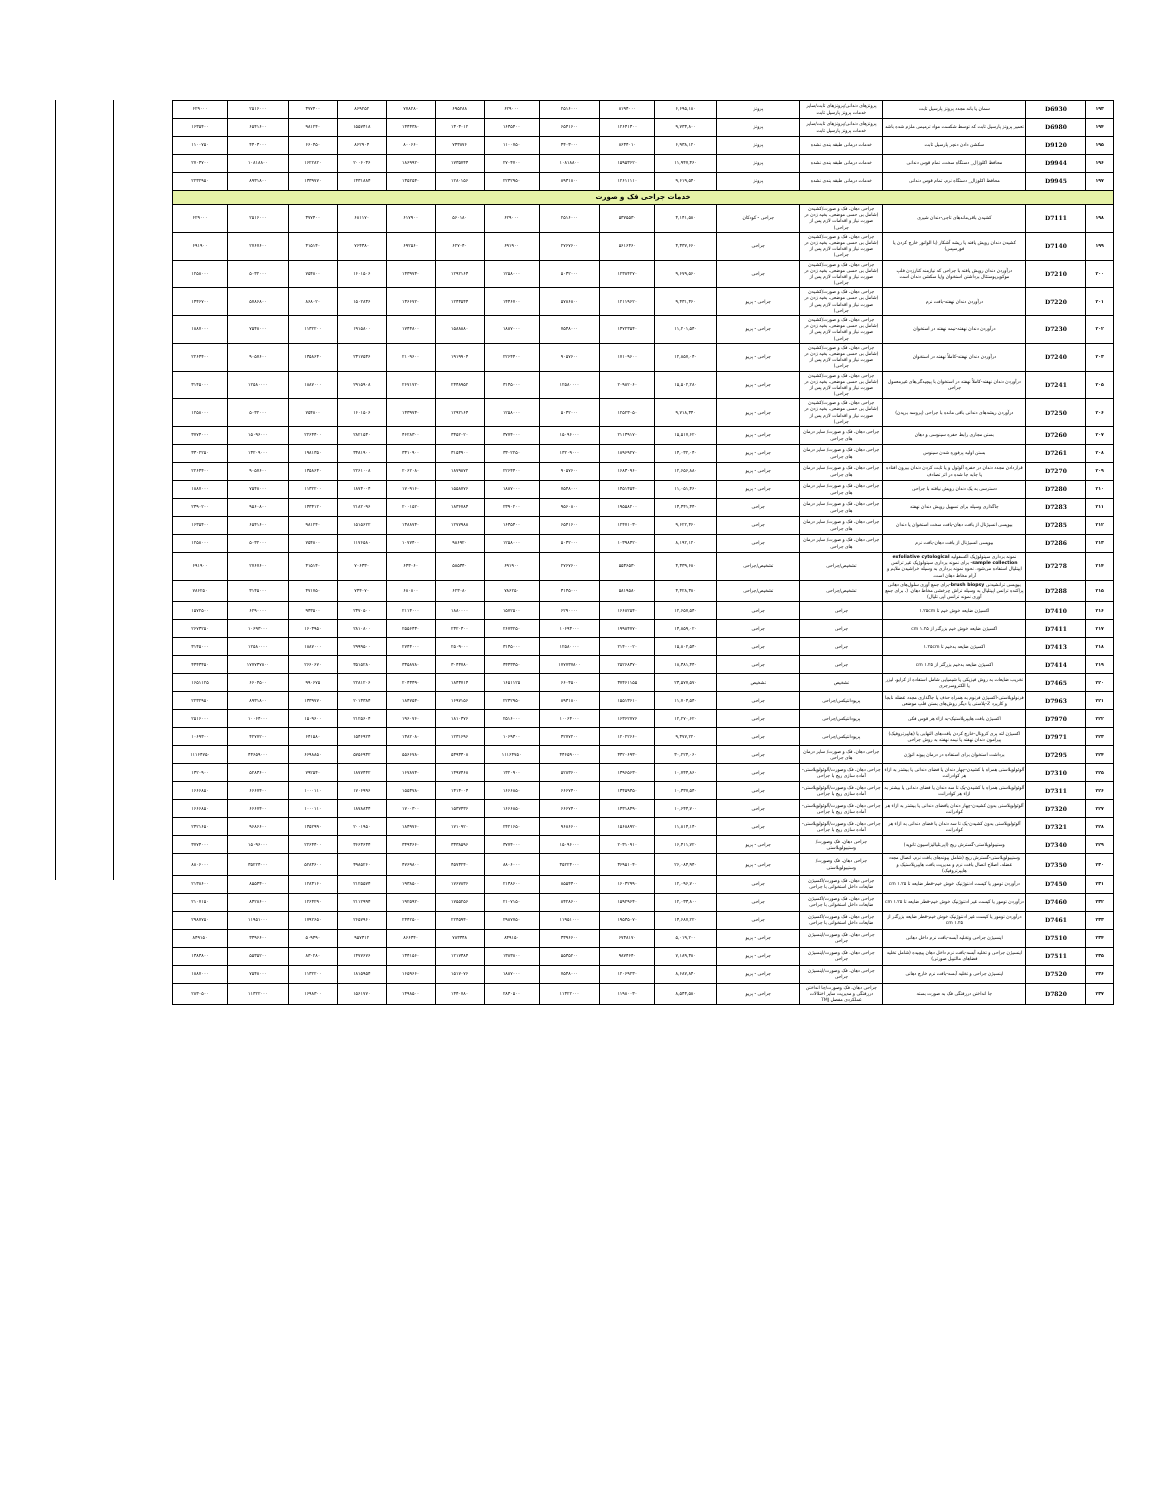| ۱۹۳ | D6930 | سمان یا باند مجدد پروتز پارسیل ثابت | پروتزهای دندانی/پروتزهای ثابت/سایر خدمات پروتز پارسیل ثابت | پروتز | ۶,۶۹۵,۱۸۰ | ۸۱۹۴۰۰۰ | ۲۵۱۶۰۰۰ | ۶۲۹۰۰۰ | ۶۹۵۲۸۸ | ۷۷۸۲۸۰ | ۸۶۹۲۵۲ | ۳۷۷۴۰۰ | ۲۵۱۶۰۰۰ | ۶۲۹۰۰۰ |
| ۱۹۴ | D6980 | تعمیر پروتز پارسیل ثابت که توسط شکست مواد ترمیمی ملزم شده باشد | پروتزهای دندانی/پروتزهای ثابت/سایر خدمات پروتز پارسیل ثابت | پروتز | ۹,۷۳۳,۸۰۰ | ۱۲۶۴۱۳۰۰ | ۶۵۴۱۶۰۰ | ۱۶۳۵۴۰۰ | ۱۳۰۳۰۱۲ | ۱۴۴۴۳۸۰ | ۱۵۵۷۴۱۸ | ۹۸۱۲۴۰ | ۶۵۴۱۶۰۰ | ۱۶۳۵۴۰۰ |
| ۱۹۵ | D9120 | سکشن دادن دنچر پارسیل ثابت | خدمات درمانی طبقه بندی نشده | پروتز | ۶,۹۳۸,۱۲۰ | ۸۶۳۴۰۱۰ | ۴۴۰۳۰۰۰ | ۱۱۰۰۷۵۰ | ۷۴۳۸۷۶ | ۸۰۰۶۶۰ | ۸۶۲۹۰۴ | ۶۶۰۴۵۰ | ۴۴۰۳۰۰۰ | ۱۱۰۰۷۵۰ |
| ۱۹۶ | D9944 | محافظ اکلوزال_ دستگاه سخت، تمام قوس دندانی | خدمات درمانی طبقه بندی نشده | پروتز | ۱۱,۹۴۷,۴۶۰ | ۱۵۹۵۳۶۲۰ | ۱۰۸۱۸۸۰۰ | ۲۷۰۴۷۰۰ | ۱۷۳۵۷۴۴ | ۱۸۶۹۹۲۰ | ۲۰۰۶۰۳۶ | ۱۶۲۲۸۲۰ | ۱۰۸۱۸۸۰۰ | ۲۷۰۴۷۰۰ |
| ۱۹۷ | D9945 | محافظ اکلوزال_ دستگاه نرم، تمام قوس دندانی | خدمات درمانی طبقه بندی نشده | پروتز | ۹,۶۱۹,۵۴۰ | ۱۲۶۱۱۱۱۰ | ۸۹۳۱۸۰۰ | ۲۲۳۲۹۵۰ | ۱۲۸۰۱۵۶ | ۱۳۵۲۵۴۰ | ۱۴۳۱۸۸۴ | ۱۳۳۹۷۷۰ | ۸۹۳۱۸۰۰ | ۲۲۳۲۹۵۰ |
| خدمات جراحی فک و صورت | | | | | | | | | | | | | | |
| ۱۹۸ | D7111 | کشیدن باقی‌ماندهای تاجی-دندان شیری | جراحی دهان، فک و صورت/کشیدن (شامل بی حسی موضعی، بخیه زدن در صورت نیاز و اقدامات لازم پس از جراحی) | جراحی - کودکان | ۴,۱۴۱,۵۸۰ | ۵۳۷۵۵۳۰ | ۲۵۱۶۰۰۰ | ۶۲۹۰۰۰ | ۵۶۰۱۸۰ | ۶۱۷۹۰۰ | ۶۸۱۱۷۰ | ۳۷۷۴۰۰ | ۲۵۱۶۰۰۰ | ۶۲۹۰۰۰ |
| ۱۹۹ | D7140 | کشیدن دندان رویش یافته یا ریشه آشکار (با الواتور خارج کردن یا فورسپس) | جراحی دهان، فک و صورت/کشیدن (شامل بی حسی موضعی، بخیه زدن در صورت نیاز و اقدامات لازم پس از جراحی) | جراحی | ۴,۳۳۷,۶۶۰ | ۵۶۱۶۴۶۰ | ۲۷۶۷۶۰۰ | ۶۹۱۹۰۰ | ۶۲۷۰۴۰ | ۶۹۲۵۶۰ | ۷۶۴۳۸۰ | ۴۱۵۱۴۰ | ۲۷۶۷۶۰۰ | ۶۹۱۹۰۰ |
| ۲۰۰ | D7210 | درآوردن دندان رویش یافته با جراحی که نیازمند کنارزدن فلپ موکوپریوستئال برداشتن استخوان و/یا سکشن دندان است | جراحی دهان، فک و صورت/کشیدن (شامل بی حسی موضعی، بخیه زدن در صورت نیاز و اقدامات لازم پس از جراحی) | جراحی | ۹,۶۷۹,۵۶۰ | ۱۲۳۸۴۲۷۰ | ۵۰۳۲۰۰۰ | ۱۲۵۸۰۰۰ | ۱۲۹۲۱۶۴ | ۱۴۳۹۷۴۰ | ۱۶۰۱۵۰۶ | ۷۵۴۸۰۰ | ۵۰۳۲۰۰۰ | ۱۲۵۸۰۰۰ |
| ۲۰۱ | D7220 | درآوردن دندان نهفته-بافت نرم | جراحی دهان، فک و صورت/کشیدن (شامل بی حسی موضعی، بخیه زدن در صورت نیاز و اقدامات لازم پس از جراحی) | جراحی - پریو | ۹,۴۳۱,۴۶۰ | ۱۲۱۱۹۶۲۰ | ۵۷۸۶۸۰۰ | ۱۴۴۶۷۰۰ | ۱۲۴۴۵۴۴ | ۱۳۶۶۷۲۰ | ۱۵۰۲۸۳۶ | ۸۶۸۰۲۰ | ۵۷۸۶۸۰۰ | ۱۴۴۶۷۰۰ |
| ۲۰۲ | D7230 | درآوردن دندان نهفته-نیمه نهفته در استخوان | جراحی دهان، فک و صورت/کشیدن (شامل بی حسی موضعی، بخیه زدن در صورت نیاز و اقدامات لازم پس از جراحی) | جراحی - پریو | ۱۱,۲۰۱,۵۴۰ | ۱۴۷۲۳۵۴۰ | ۷۵۴۸۰۰۰ | ۱۸۸۷۰۰۰ | ۱۵۸۸۸۸۰ | ۱۷۴۴۸۰۰ | ۱۹۱۵۸۰۰ | ۱۱۳۲۲۰۰ | ۷۵۴۸۰۰۰ | ۱۸۸۷۰۰۰ |
| ۲۰۳ | D7240 | درآوردن دندان نهفته-کاملاً نهفته در استخوان | جراحی دهان، فک و صورت/کشیدن (شامل بی حسی موضعی، بخیه زدن در صورت نیاز و اقدامات لازم پس از جراحی) | جراحی - پریو | ۱۲,۸۵۷,۰۴۰ | ۱۷۱۰۹۶۰۰ | ۹۰۵۷۶۰۰ | ۲۲۶۴۴۰۰ | ۱۹۱۹۹۰۴ | ۲۱۰۹۶۰۰ | ۲۳۱۷۵۳۶ | ۱۳۵۸۶۴۰ | ۹۰۵۷۶۰۰ | ۲۲۶۴۴۰۰ |
| ۲۰۵ | D7241 | درآوردن دندان نهفته-کاملاً نهفته در استخوان با پیچیدگی‌های غیرمعمول جراحی | جراحی دهان، فک و صورت/کشیدن (شامل بی حسی موضعی، بخیه زدن در صورت نیاز و اقدامات لازم پس از جراحی) | جراحی - پریو | ۱۵,۵۰۲,۲۸۰ | ۲۰۹۸۲۰۶۰ | ۱۲۵۸۰۰۰۰ | ۳۱۴۵۰۰۰ | ۲۴۴۸۹۵۲ | ۲۶۷۱۷۲۰ | ۲۹۱۵۹۰۸ | ۱۸۸۷۰۰۰ | ۱۲۵۸۰۰۰۰ | ۳۱۴۵۰۰۰ |
| ۲۰۶ | D7250 | درآوردن ریشه‌های دندانی باقی مانده با جراحی (پروسه بریدن) | جراحی دهان، فک و صورت/کشیدن (شامل بی حسی موضعی، بخیه زدن در صورت نیاز و اقدامات لازم پس از جراحی) | جراحی - پریو | ۹,۷۱۸,۳۴۰ | ۱۲۵۲۳۰۵۰ | ۵۰۳۲۰۰۰ | ۱۲۵۸۰۰۰ | ۱۲۹۲۱۶۴ | ۱۴۳۹۷۴۰ | ۱۶۰۱۵۰۶ | ۷۵۴۸۰۰ | ۵۰۳۲۰۰۰ | ۱۲۵۸۰۰۰ |
| ۲۰۷ | D7260 | بستن مجاری رابط حفره سینوسی و دهان | جراحی دهان، فک و صورت/ سایر درمان های جراحی | جراحی - پریو | ۱۵,۵۱۷,۶۲۰ | ۲۱۱۳۹۱۷۰ | ۱۵۰۹۶۰۰۰ | ۳۷۷۴۰۰۰ | ۳۴۵۲۰۲۰ | ۴۶۲۸۳۰۰ | ۲۸۲۱۵۳۰ | ۲۲۶۴۴۰۰ | ۱۵۰۹۶۰۰۰ | ۳۷۷۴۰۰۰ |
| ۲۰۸ | D7261 | بستن اولیه پرفوره شدن سینوس | جراحی دهان، فک و صورت/ سایر درمان های جراحی | جراحی - پریو | ۱۴,۰۳۲,۰۴۰ | ۱۸۹۶۹۲۷۰ | ۱۳۲۰۹۰۰۰ | ۳۳۰۲۲۵۰ | ۳۱۵۴۹۰۰ | ۳۳۱۰۹۰۰ | ۳۴۸۱۹۰۰ | ۱۹۸۱۳۵۰ | ۱۳۲۰۹۰۰۰ | ۳۳۰۲۲۵۰ |
| ۲۰۹ | D7270 | قراردادن مجدد دندان در حفره آلوئول و یا ثابت کردن دندان بیرون افتاده یا جابه جا شده در اثر تصادف | جراحی دهان، فک و صورت/ سایر درمان های جراحی | جراحی - پریو | ۱۲,۶۵۶,۸۸۰ | ۱۶۸۳۰۹۶۰ | ۹۰۵۷۶۰۰ | ۲۲۶۴۴۰۰ | ۱۸۷۹۸۷۲ | ۲۰۶۲۰۸۰ | ۲۲۶۱۰۰۸ | ۱۳۵۸۶۴۰ | ۹۰۵۷۶۰۰ | ۲۲۶۴۴۰۰ |
| ۲۱۰ | D7280 | دسترسی به یک دندان رویش نیافته با جراحی | جراحی دهان، فک و صورت/ سایر درمان های جراحی | جراحی - پریو | ۱۱,۰۵۱,۴۶۰ | ۱۴۵۱۴۵۴۰ | ۷۵۴۸۰۰۰ | ۱۸۸۷۰۰۰ | ۱۵۵۸۷۷۶ | ۱۷۰۹۱۶۰ | ۱۸۷۴۰۰۴ | ۱۱۳۲۲۰۰ | ۷۵۴۸۰۰۰ | ۱۸۸۷۰۰۰ |
| ۲۱۱ | D7283 | جاگذاری وسیله برای تسهیل رویش دندان نهفته | جراحی دهان، فک و صورت/ سایر درمان های جراحی | جراحی | ۱۴,۴۴۱,۴۴۰ | ۱۹۵۵۸۲۰۰ | ۹۵۶۰۸۰۰ | ۲۳۹۰۲۰۰ | ۱۸۳۶۷۸۴ | ۲۰۰۱۵۲۰ | ۲۱۸۲۰۹۶ | ۱۴۳۴۱۲۰ | ۹۵۶۰۸۰۰ | ۲۳۹۰۲۰۰ |
| ۲۱۲ | D7285 | بیوپسی انسیژنال از بافت دهان-بافت سخت استخوان یا دندان | جراحی دهان، فک و صورت/ سایر درمان های جراحی | جراحی | ۹,۶۲۲,۴۶۰ | ۱۲۴۷۱۰۳۰ | ۶۵۴۱۶۰۰ | ۱۶۳۵۴۰۰ | ۱۲۷۷۹۸۸ | ۱۳۸۸۷۴۰ | ۱۵۱۵۶۲۲ | ۹۸۱۲۴۰ | ۶۵۴۱۶۰۰ | ۱۶۳۵۴۰۰ |
| ۲۱۳ | D7286 | بیوپسی انسیژنال از بافت دهان-بافت نرم | جراحی دهان، فک و صورت/ سایر درمان های جراحی | جراحی | ۸,۱۹۲,۱۲۰ | ۱۰۳۹۸۴۲۰ | ۵۰۳۲۰۰۰ | ۱۲۵۸۰۰۰ | ۹۸۶۹۲۰ | ۱۰۷۷۴۰۰ | ۱۱۷۶۵۸۰ | ۷۵۴۸۰۰ | ۵۰۳۲۰۰۰ | ۱۲۵۸۰۰۰ |
| ۲۱۴ | D7278 | نمونه برداری سیتولوژیک اکسفولیه exfoliative cytological sample collection - برای نمونه برداری سیتولوژیک غیر ترانس اپیتلیال استفاده می‌شود. نحوه نمونه برداری به وسیله خراشیدن ملایم و آرام مخاط دهان است. | تشخیص/جراحی | تشخیص/جراحی | ۴,۳۳۹,۶۸۰ | ۵۵۳۶۵۳۰ | ۲۷۶۷۶۰۰ | ۶۹۱۹۰۰ | ۵۸۵۳۴۰ | ۶۴۳۰۶۰ | ۷۰۶۳۳۰ | ۴۱۵۱۴۰ | ۲۷۶۷۶۰۰ | ۶۹۱۹۰۰ |
| ۲۱۵ | D7288 | بیوپسی ترانشیدنی brush biopsy -برای جمع آوری سلول‌های دهانی پراکنده ترانس اپیتلیال به وسیله تراش چرخشی مخاط دهان. (، برای جمع آوری نمونه ترانس اپی تلیال) | تشخیص/جراحی | تشخیص/جراحی | ۴,۴۲۸,۳۸۰ | ۵۸۱۹۵۸۰ | ۳۱۴۵۰۰۰ | ۷۸۶۲۵۰ | ۶۲۳۰۸۰ | ۶۸۰۸۰۰ | ۷۴۴۰۷۰ | ۴۷۱۷۵۰ | ۳۱۴۵۰۰۰ | ۷۸۶۲۵۰ |
| ۲۱۶ | D7410 | اکسیژن ضایعه خوش خیم تا ۱.۲۵cm | جراحی | جراحی | ۱۲,۶۵۷,۵۴۰ | ۱۶۶۸۲۵۴۰ | ۶۲۹۰۰۰۰ | ۱۵۷۲۵۰۰ | ۱۸۸۰۰۰۰ | ۲۱۱۴۰۰۰ | ۲۳۷۰۵۰۰ | ۹۴۳۵۰۰ | ۶۲۹۰۰۰۰ | ۱۵۷۲۵۰۰ |
| ۲۱۷ | D7411 | اکسیژن ضایعه خوش خیم بزرگتر از ۱.۲۵ cm | جراحی | جراحی | ۱۴,۸۵۹,۰۲۰ | ۱۹۹۸۴۷۷۰ | ۱۰۶۹۳۰۰۰ | ۲۶۷۳۲۵۰ | ۲۳۲۰۳۰۰ | ۲۵۵۶۴۳۰ | ۲۸۱۰۸۰۰ | ۱۶۰۳۹۵۰ | ۱۰۶۹۳۰۰۰ | ۲۶۷۳۲۵۰ |
| ۲۱۸ | D7413 | اکسیژن ضایعه بدخیم تا ۱.۲۵cm | جراحی | جراحی | ۱۵,۸۰۲,۵۴۰ | ۲۱۴۰۰۰۲۰ | ۱۲۵۸۰۰۰۰ | ۳۱۴۵۰۰۰ | ۲۵۰۹۰۰۰ | ۲۷۴۴۰۰۰ | ۲۹۹۹۵۰۰ | ۱۸۸۷۰۰۰ | ۱۲۵۸۰۰۰۰ | ۳۱۴۵۰۰۰ |
| ۲۱۹ | D7414 | اکسیژن ضایعه بدخیم بزرگتر از ۱.۲۵ cm | جراحی | جراحی | ۱۸,۳۸۱,۴۴۰ | ۲۵۲۶۸۳۷۰ | ۱۷۷۷۳۷۸۰۰ | ۴۴۴۳۴۵۰ | ۳۰۴۴۷۸۰ | ۳۳۵۸۷۸۰ | ۳۵۱۵۲۸۰ | ۲۶۶۰۶۷۰ | ۱۷۷۷۳۷۸۰۰ | ۴۴۴۳۴۵۰ |
| ۲۲۰ | D7465 | تخریب ضایعات به روش فیزیکی یا شیمیایی شامل استفاده از کرایو، لیزر یا الکتروسرجری | تشخیص | تشخیص | ۲۳,۵۷۷,۵۷۰ | ۳۷۴۶۱۱۵۵ | ۶۶۰۴۵۰۰ | ۱۶۵۱۱۲۵ | ۱۸۴۳۷۱۴ | ۲۰۴۳۴۹۰ | ۲۲۸۱۲۰۶ | ۹۹۰۶۷۵ | ۶۶۰۴۵۰۰ | ۱۶۵۱۱۲۵ |
| ۲۲۱ | D7963 | فرنولوپلاستی-اکسیژن فرنوم به همراه حذف یا جاگذاری مجدد عضله نابجا و کاربرد Z-پلاستی یا دیگر روش‌های بستن فلپ موضعی | پریودانتیکس/جراحی | جراحی | ۱۱,۷۰۴,۵۴۰ | ۱۵۵۱۳۶۱۰ | ۸۹۳۱۸۰۰ | ۲۲۳۲۹۵۰ | ۱۶۹۷۱۵۶ | ۱۸۴۷۵۴۰ | ۲۰۱۳۳۸۴ | ۱۳۳۹۷۷۰ | ۸۹۳۱۸۰۰ | ۲۲۳۲۹۵۰ |
| ۲۲۲ | D7970 | اکسیژن بافت هایپرپلاستیک-به ازاء هر قوس فکی | پریودانتیکس/جراحی | جراحی | ۱۲,۲۷۰,۶۲۰ | ۱۶۳۶۲۷۷۶ | ۱۰۰۶۴۰۰۰ | ۲۵۱۶۰۰۰ | ۱۸۱۰۳۷۶ | ۱۹۶۰۷۶۰ | ۲۱۲۵۶۰۴ | ۱۵۰۹۶۰۰ | ۱۰۰۶۴۰۰۰ | ۲۵۱۶۰۰۰ |
| ۲۲۳ | D7971 | اکسیژن لثه پری کرونال-خارج کردن بافت‌های التهابی یا (هایپرتروفیک) پیرامون دندان نهفته یا نیمه نهفته به روش جراحی | پریودانتیکس/جراحی | جراحی | ۹,۳۷۷,۲۲۰ | ۱۲۰۲۲۶۶۰ | ۴۲۷۷۲۰۰ | ۱۰۶۹۳۰۰ | ۱۲۳۱۶۹۶ | ۱۳۸۲۰۸۰ | ۱۵۴۶۹۲۴ | ۶۴۱۵۸۰ | ۴۲۷۷۲۰۰ | ۱۰۶۹۳۰۰ |
| ۲۲۴ | D7295 | برداشت استخوان برای استفاده در درمان پیوند اتوژن | جراحی دهان، فک و صورت/ سایر درمان های جراحی | جراحی | ۳۰,۲۲۴,۰۶۰ | ۴۳۲۰۶۹۳۰ | ۴۴۶۵۹۰۰۰ | ۱۱۱۶۴۷۵۰ | ۵۳۹۳۳۰۸ | ۵۵۶۶۷۸۰ | ۵۷۵۶۹۳۲ | ۶۶۹۸۸۵۰ | ۴۴۶۵۹۰۰۰ | ۱۱۱۶۴۷۵۰ |
| ۲۲۵ | D7310 | آلوئولوپلاستی همراه با کشیدن-چهار دندان یا فضای دندانی یا بیشتر به ازاء هر کوادرانت | جراحی دهان، فک وصورت/آلوئولوپلاستی-آماده سازی ریج با جراحی | جراحی | ۱۰,۷۴۴,۸۶۰ | ۱۳۹۶۵۶۳۰ | ۵۲۸۳۶۰۰ | ۱۳۲۰۹۰۰ | ۱۴۹۷۴۶۸ | ۱۶۷۸۷۴۰ | ۱۸۷۷۴۴۲ | ۷۹۲۵۴۰ | ۵۲۸۳۶۰۰ | ۱۳۲۰۹۰۰ |
| ۲۲۶ | D7311 | آلوئولوپلاستی همراه با کشیدن-یک تا سه دندان یا فضای دندانی یا بیشتر به ازاء هر کوادرانت | جراحی دهان، فک وصورت/آلوئولوپلاستی-آماده سازی ریج با جراحی | جراحی | ۱۰,۳۳۷,۵۴۰ | ۱۳۴۵۹۳۵۰ | ۶۶۶۷۴۰۰ | ۱۶۶۶۸۵۰ | ۱۴۱۴۰۰۴ | ۱۵۵۳۷۸۰ | ۱۷۰۶۹۹۶ | ۱۰۰۰۱۱۰ | ۶۶۶۷۴۰۰ | ۱۶۶۶۸۵۰ |
| ۲۲۷ | D7320 | آلوئولوپلاستی بدون کشیدن-چهار دندان یافضای دندانی یا بیشتر به ازاء هر کوادرانت | جراحی دهان، فک وصورت/آلوئولوپلاستی-آماده سازی ریج با جراحی | جراحی | ۱۰,۶۴۴,۷۰۰ | ۱۴۳۱۸۴۹۰ | ۶۶۶۷۴۰۰ | ۱۶۶۶۸۵۰ | ۱۵۳۷۴۳۶ | ۱۷۰۰۳۰۰ | ۱۸۷۸۸۳۴ | ۱۰۰۰۱۱۰ | ۶۶۶۷۴۰۰ | ۱۶۶۶۸۵۰ |
| ۲۲۸ | D7321 | آلوئولوپلاستی بدون کشیدن-یک تا سه دندان یا فضای دندانی به ازاء هر کوادرانت | جراحی دهان، فک وصورت/آلوئولوپلاستی-آماده سازی ریج با جراحی | جراحی | ۱۱,۸۱۴,۱۴۰ | ۱۵۶۸۸۹۲۰ | ۹۶۸۶۶۰۰ | ۲۴۲۱۶۵۰ | ۱۷۱۰۹۲۰ | ۱۸۴۹۷۶۰ | ۲۰۰۱۹۵۰ | ۱۴۵۲۹۹۰ | ۹۶۸۶۶۰۰ | ۲۴۲۱۶۵۰ |
| ۲۲۹ | D7340 | وستیبولوپلاستی-گسترش ریج (اپی‌تلیالیزاسیون ثانویه) | جراحی دهان، فک وصورت/وستیبولوپلاستی | جراحی - پریو | ۱۶,۴۱۱,۷۲۰ | ۲۰۳۱۰۹۱۰ | ۱۵۰۹۶۰۰۰ | ۳۷۷۴۰۰۰ | ۳۳۳۸۵۹۶ | ۳۴۹۳۶۶۰ | ۳۶۶۳۶۳۴ | ۲۲۶۴۴۰۰ | ۱۵۰۹۶۰۰۰ | ۳۷۷۴۰۰۰ |
| ۲۳۰ | D7350 | وستیبولوپلاستی-گسترش ریج (شامل پیوندهای بافت نرم، اتصال مجدد عضله، اصلاح اتصال بافت نرم و مدیریت بافت هایپرپلاستیک و هایپرتروفیک) | جراحی دهان، فک وصورت/وستیبولوپلاستی | جراحی - پریو | ۲۶,۰۸۴,۹۴۰ | ۳۶۹۵۱۰۴۰ | ۳۵۲۲۴۰۰۰ | ۸۸۰۶۰۰۰ | ۴۵۷۳۲۴۰ | ۴۷۶۹۸۰۰ | ۴۹۸۵۲۶۰ | ۵۲۸۳۶۰۰ | ۳۵۲۲۴۰۰۰ | ۸۸۰۶۰۰۰ |
| ۲۳۱ | D7450 | درآوردن تومور یا کیست ادنتوژنیک خوش خیم-قطر ضایعه تا cm ۱.۲۵ | جراحی دهان، فک وصورت/اکسیژن ضایعات داخل استخوانی با جراحی | جراحی | ۱۲,۰۹۶,۷۰۰ | ۱۶۰۳۲۹۹۰ | ۸۵۵۴۴۰۰ | ۲۱۳۸۶۰۰ | ۱۷۶۷۸۳۶ | ۱۹۳۸۵۰۰ | ۲۱۲۵۵۷۴ | ۱۲۸۳۱۶۰ | ۸۵۵۴۴۰۰ | ۲۱۳۸۶۰۰ |
| ۲۳۲ | D7460 | درآوردن تومور یا کیست غیر ادنتوژنیک خوش خیم-قطر ضایعه تا cm ۱.۲۵ | جراحی دهان، فک وصورت/اکسیژن ضایعات داخل استخوانی با جراحی | جراحی | ۱۲,۰۳۳,۸۰۰ | ۱۵۹۲۹۶۴۰ | ۸۴۲۸۶۰۰ | ۲۱۰۷۱۵۰ | ۱۷۵۵۲۵۶ | ۱۹۲۵۹۲۰ | ۲۱۱۲۹۹۴ | ۱۲۶۴۲۹۰ | ۸۴۲۸۶۰۰ | ۲۱۰۷۱۵۰ |
| ۲۳۳ | D7461 | درآوردن تومور یا کیست غیر ادنتوژنیک خوش خیم-قطر ضایعه بزرگتر از cm ۱.۲۵ | جراحی دهان، فک وصورت/اکسیژن ضایعات داخل استخوانی با جراحی | جراحی | ۱۴,۶۸۷,۲۲۰ | ۱۹۵۳۵۰۷۰ | ۱۱۹۵۱۰۰۰ | ۲۹۸۷۷۵۰ | ۲۲۴۵۹۴۰ | ۲۴۴۲۵۰۰ | ۲۶۵۷۹۶۰ | ۱۷۹۲۶۵۰ | ۱۱۹۵۱۰۰۰ | ۲۹۸۷۷۵۰ |
| ۲۳۴ | D7510 | اینسیژن جراحی وتخلیه آبسه-بافت نرم داخل دهانی | جراحی دهان، فک وصورت/اینسیژن جراحی | جراحی - پریو | ۵,۰۱۹,۲۰۰ | ۶۷۳۸۱۷۰ | ۳۳۹۶۶۰۰ | ۸۴۹۱۵۰ | ۷۸۳۳۴۸ | ۸۶۶۳۴۰ | ۹۵۷۳۱۲ | ۵۰۹۴۹۰ | ۳۳۹۶۶۰۰ | ۸۴۹۱۵۰ |
| ۲۳۵ | D7511 | اینسیژن جراحی و تخلیه آبسه-بافت نرم داخل دهان پیچیده (شامل تخلیه فضاهای مالتیپل صورتی) | جراحی دهان، فک وصورت/اینسیژن جراحی | جراحی - پریو | ۷,۱۸۹,۳۸۰ | ۹۸۷۴۶۴۰ | ۵۵۳۵۲۰۰ | ۱۳۸۳۸۰۰ | ۱۲۱۷۳۸۴ | ۱۳۴۱۵۶۰ | ۱۴۷۷۶۷۶ | ۸۳۰۲۸۰ | ۵۵۳۵۲۰۰ | ۱۳۸۳۸۰۰ |
| ۲۳۶ | D7520 | اینسیژن جراحی و تخلیه آبسه-بافت نرم خارج دهانی | جراحی دهان، فک وصورت/اینسیژن جراحی | جراحی - پریو | ۸,۶۸۷,۸۴۰ | ۱۲۰۶۹۲۳۰ | ۷۵۴۸۰۰۰ | ۱۸۸۷۰۰۰ | ۱۵۱۷۰۷۶ | ۱۶۵۹۶۶۰ | ۱۸۱۵۹۵۴ | ۱۱۳۲۲۰۰ | ۷۵۴۸۰۰۰ | ۱۸۸۷۰۰۰ |
| ۲۳۷ | D7820 | جا انداختن دررفتگی فک به صورت بسته | جراحی دهان، فک وصورت/جا انداختن دررفتگی و مدیریت سایر اختلالات عملکردی مفصل TMJ | جراحی - پریو | ۸,۵۴۴,۵۸۰ | ۱۱۹۸۰۰۳۰ | ۱۱۳۲۲۰۰۰ | ۲۸۳۰۵۰۰ | ۱۴۴۰۷۸۰ | ۱۴۹۸۵۰۰ | ۱۵۶۱۷۷۰ | ۱۶۹۸۳۰۰ | ۱۱۳۲۲۰۰۰ | ۲۸۳۰۵۰۰ |